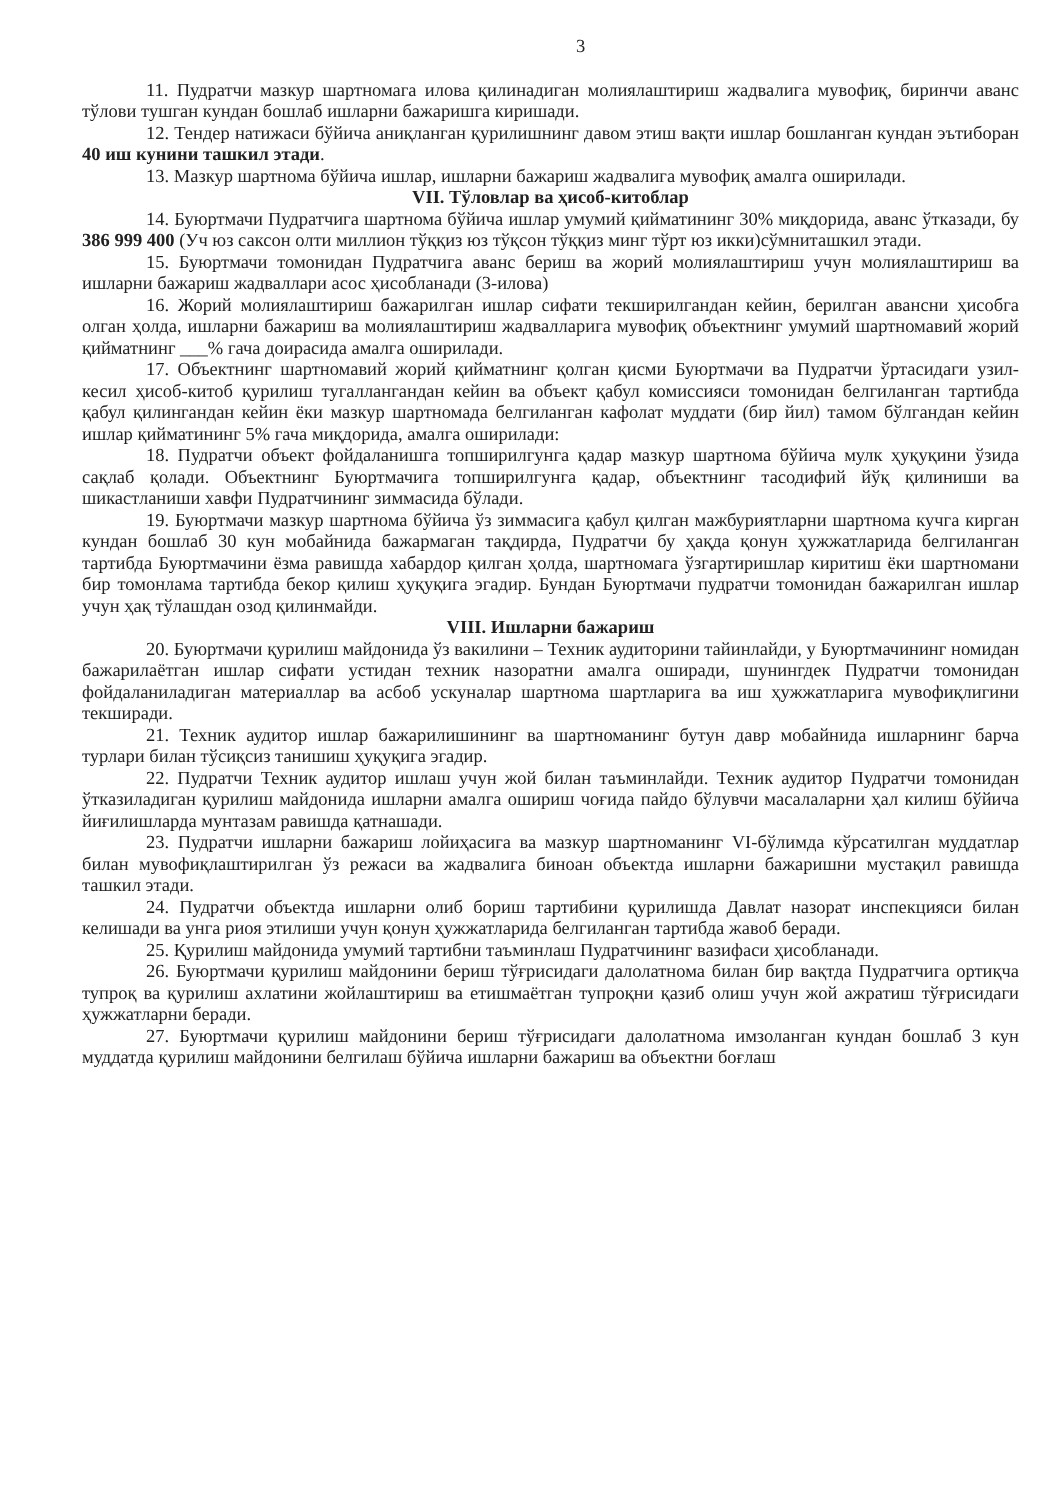3
11. Пудратчи мазкур шартномага илова қилинадиган молиялаштириш жадвалига мувофиқ, биринчи аванс тўлови тушган кундан бошлаб ишларни бажаришга киришади.
12. Тендер натижаси бўйича аниқланган қурилишнинг давом этиш вақти ишлар бошланган кундан эътиборан 40 иш кунини ташкил этади.
13. Мазкур шартнома бўйича ишлар, ишларни бажариш жадвалига мувофиқ амалга оширилади.
VII. Тўловлар ва ҳисоб-китоблар
14. Буюртмачи Пудратчига шартнома бўйича ишлар умумий қийматининг 30% миқдорида, аванс ўтказади, бу 386 999 400 (Уч юз саксон олти миллион тўққиз юз тўқсон тўққиз минг тўрт юз икки)сўмниташкил этади.
15. Буюртмачи томонидан Пудратчига аванс бериш ва жорий молиялаштириш учун молиялаштириш ва ишларни бажариш жадваллари асос ҳисобланади (3-илова)
16. Жорий молиялаштириш бажарилган ишлар сифати текширилгандан кейин, берилган авансни ҳисобга олган ҳолда, ишларни бажариш ва молиялаштириш жадвалларига мувофиқ объектнинг умумий шартномавий жорий қийматнинг ___% гача доирасида амалга оширилади.
17. Объектнинг шартномавий жорий қийматнинг қолган қисми Буюртмачи ва Пудратчи ўртасидаги узил-кесил ҳисоб-китоб қурилиш тугаллангандан кейин ва объект қабул комиссияси томонидан белгиланган тартибда қабул қилингандан кейин ёки мазкур шартномада белгиланган кафолат муддати (бир йил) тамом бўлгандан кейин ишлар қийматининг 5% гача миқдорида, амалга оширилади:
18. Пудратчи объект фойдаланишга топширилгунга қадар мазкур шартнома бўйича мулк ҳуқуқини ўзида сақлаб қолади. Объектнинг Буюртмачига топширилгунга қадар, объектнинг тасодифий йўқ қилиниши ва шикастланиши хавфи Пудратчининг зиммасида бўлади.
19. Буюртмачи мазкур шартнома бўйича ўз зиммасига қабул қилган мажбуриятларни шартнома кучга кирган кундан бошлаб 30 кун мобайнида бажармаган тақдирда, Пудратчи бу ҳақда қонун ҳужжатларида белгиланган тартибда Буюртмачини ёзма равишда хабардор қилган ҳолда, шартномага ўзгартиришлар киритиш ёки шартномани бир томонлама тартибда бекор қилиш ҳуқуқига эгадир. Бундан Буюртмачи пудратчи томонидан бажарилган ишлар учун ҳақ тўлашдан озод қилинмайди.
VIII. Ишларни бажариш
20. Буюртмачи қурилиш майдонида ўз вакилини – Техник аудиторини тайинлайди, у Буюртмачининг номидан бажарилаётган ишлар сифати устидан техник назоратни амалга оширади, шунингдек Пудратчи томонидан фойдаланиладиган материаллар ва асбоб ускуналар шартнома шартларига ва иш ҳужжатларига мувофиқлигини текширади.
21. Техник аудитор ишлар бажарилишининг ва шартноманинг бутун давр мобайнида ишларнинг барча турлари билан тўсиқсиз танишиш ҳуқуқига эгадир.
22. Пудратчи Техник аудитор ишлаш учун жой билан таъминлайди. Техник аудитор Пудратчи томонидан ўтказиладиган қурилиш майдонида ишларни амалга ошириш чоғида пайдо бўлувчи масалаларни ҳал килиш бўйича йиғилишларда мунтазам равишда қатнашади.
23. Пудратчи ишларни бажариш лойиҳасига ва мазкур шартноманинг VI-бўлимда кўрсатилган муддатлар билан мувофиқлаштирилган ўз режаси ва жадвалига биноан объектда ишларни бажаришни мустақил равишда ташкил этади.
24. Пудратчи объектда ишларни олиб бориш тартибини қурилишда Давлат назорат инспекцияси билан келишади ва унга риоя этилиши учун қонун ҳужжатларида белгиланган тартибда жавоб беради.
25. Қурилиш майдонида умумий тартибни таъминлаш Пудратчининг вазифаси ҳисобланади.
26. Буюртмачи қурилиш майдонини бериш тўғрисидаги далолатнома билан бир вақтда Пудратчига ортиқча тупроқ ва қурилиш ахлатини жойлаштириш ва етишмаётган тупроқни қазиб олиш учун жой ажратиш тўғрисидаги ҳужжатларни беради.
27. Буюртмачи қурилиш майдонини бериш тўғрисидаги далолатнома имзоланган кундан бошлаб 3 кун муддатда қурилиш майдонини белгилаш бўйича ишларни бажариш ва объектни боғлаш